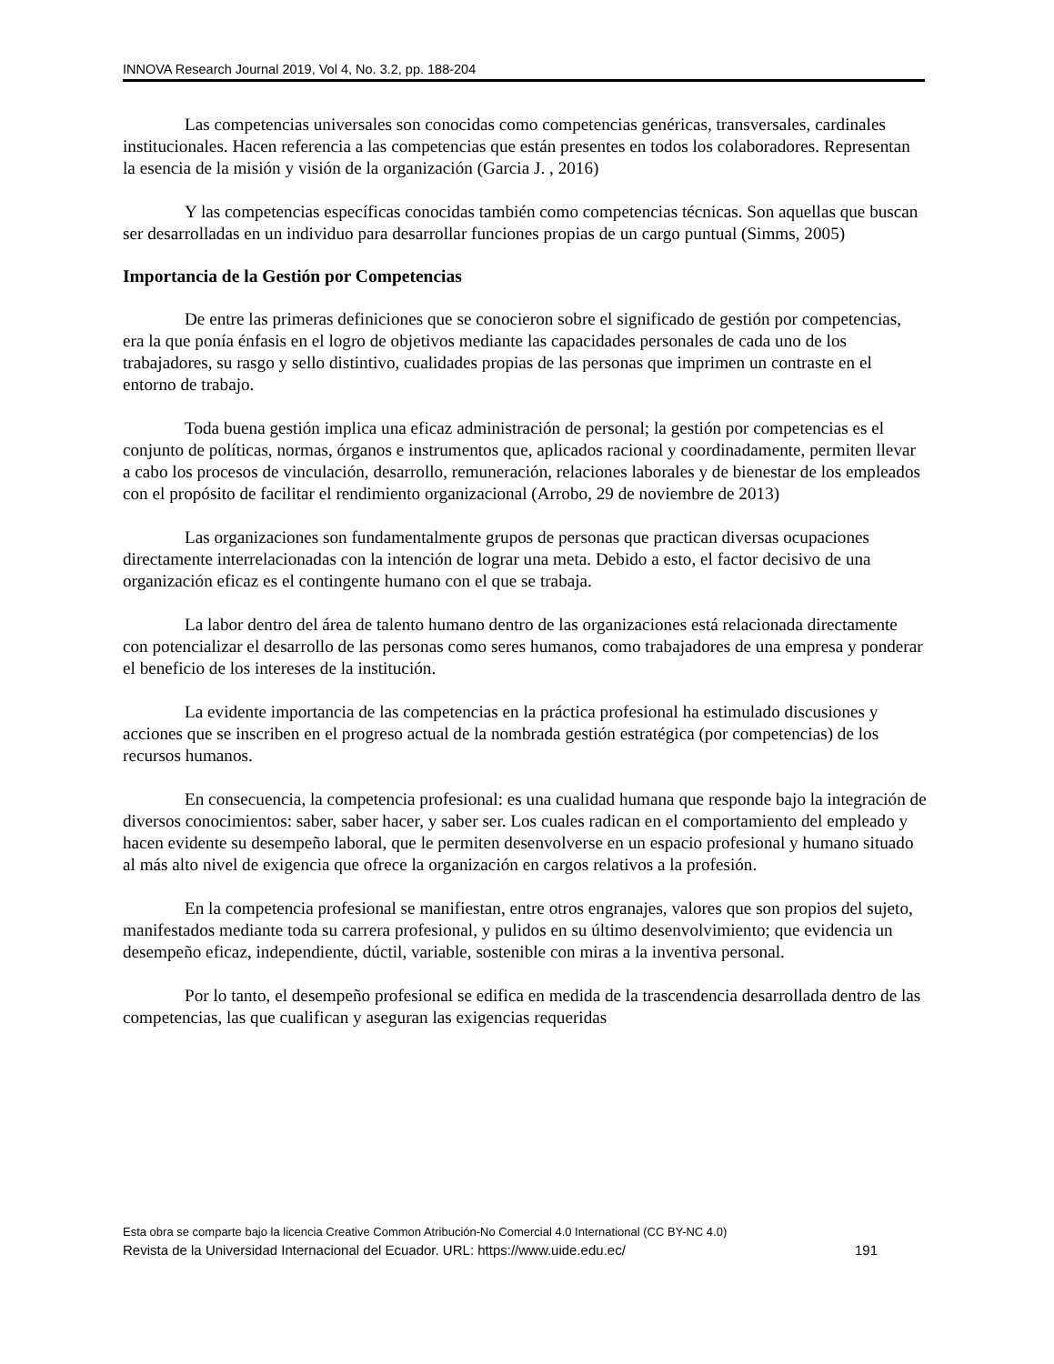INNOVA Research Journal 2019, Vol 4, No. 3.2, pp. 188-204
Las competencias universales son conocidas como competencias genéricas, transversales, cardinales institucionales. Hacen referencia a las competencias que están presentes en todos los colaboradores. Representan la esencia de la misión y visión de la organización (Garcia J. , 2016)
Y las competencias específicas conocidas también como competencias técnicas. Son aquellas que buscan ser desarrolladas en un individuo para desarrollar funciones propias de un cargo puntual (Simms, 2005)
Importancia de la Gestión por Competencias
De entre las primeras definiciones que se conocieron sobre el significado de gestión por competencias, era la que ponía énfasis en el logro de objetivos mediante las capacidades personales de cada uno de los trabajadores, su rasgo y sello distintivo, cualidades propias de las personas que imprimen un contraste en el entorno de trabajo.
Toda buena gestión implica una eficaz administración de personal; la gestión por competencias es el conjunto de políticas, normas, órganos e instrumentos que, aplicados racional y coordinadamente, permiten llevar a cabo los procesos de vinculación, desarrollo, remuneración, relaciones laborales y de bienestar de los empleados con el propósito de facilitar el rendimiento organizacional (Arrobo, 29 de noviembre de 2013)
Las organizaciones son fundamentalmente grupos de personas que practican diversas ocupaciones directamente interrelacionadas con la intención de lograr una meta. Debido a esto, el factor decisivo de una organización eficaz es el contingente humano con el que se trabaja.
La labor dentro del área de talento humano dentro de las organizaciones está relacionada directamente con potencializar el desarrollo de las personas como seres humanos, como trabajadores de una empresa y ponderar el beneficio de los intereses de la institución.
La evidente importancia de las competencias en la práctica profesional ha estimulado discusiones y acciones que se inscriben en el progreso actual de la nombrada gestión estratégica (por competencias) de los recursos humanos.
En consecuencia, la competencia profesional: es una cualidad humana que responde bajo la integración de diversos conocimientos: saber, saber hacer, y saber ser. Los cuales radican en el comportamiento del empleado y hacen evidente su desempeño laboral, que le permiten desenvolverse en un espacio profesional y humano situado al más alto nivel de exigencia que ofrece la organización en cargos relativos a la profesión.
En la competencia profesional se manifiestan, entre otros engranajes, valores que son propios del sujeto, manifestados mediante toda su carrera profesional, y pulidos en su último desenvolvimiento; que evidencia un desempeño eficaz, independiente, dúctil, variable, sostenible con miras a la inventiva personal.
Por lo tanto, el desempeño profesional se edifica en medida de la trascendencia desarrollada dentro de las competencias, las que cualifican y aseguran las exigencias requeridas
Esta obra se comparte bajo la licencia Creative Common Atribución-No Comercial 4.0 International (CC BY-NC 4.0)
Revista de la Universidad Internacional del Ecuador. URL: https://www.uide.edu.ec/ 191